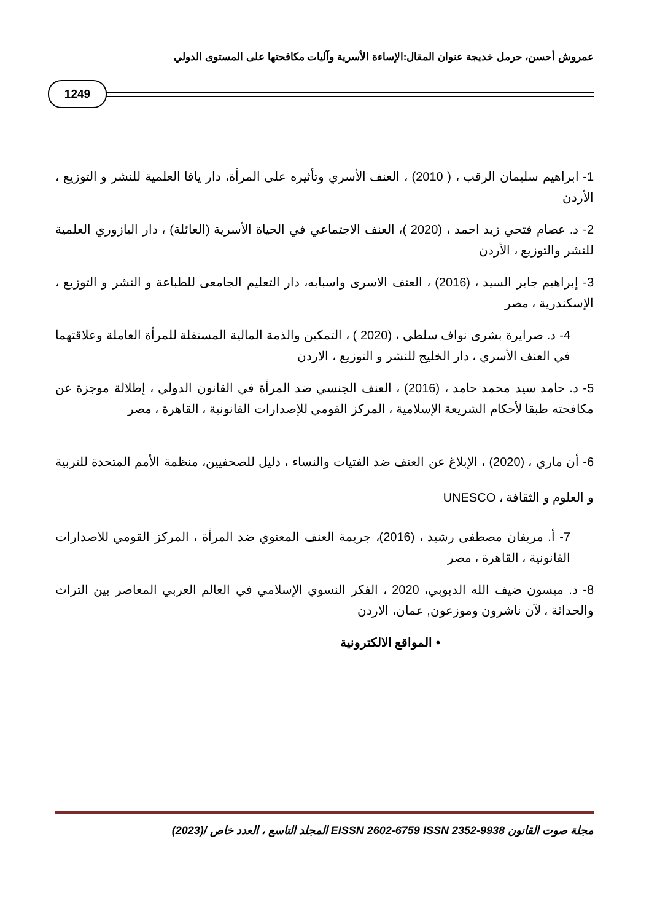عمروش أحسن، حرمل خديجة عنوان المقال:الإساءة الأسرية وآليات مكافحتها على المستوى الدولي
1249
1- ابراهيم سليمان الرقب ، ( 2010) ، العنف الأسري وتأثيره على المرأة، دار يافا العلمية للنشر و التوزيع ، الأردن
2- د. عصام فتحي زيد احمد ، (2020 )، العنف الاجتماعي في الحياة الأسرية (العائلة) ، دار اليازوري العلمية للنشر والتوزيع ، الأردن
3- إبراهيم جابر السيد ، (2016) ، العنف الاسرى واسبابه، دار التعليم الجامعى للطباعة و النشر و التوزيع ، الإسكندرية ، مصر
4- د. صرايرة بشرى نواف سلطي ، (2020 ) ، التمكين والذمة المالية المستقلة للمرأة العاملة وعلاقتهما في العنف الأسري ، دار الخليج للنشر و التوزيع ، الاردن
5- د. حامد سيد محمد حامد ، (2016) ، العنف الجنسي ضد المرأة في القانون الدولي ، إطلالة موجزة عن مكافحته طبقا لأحكام الشريعة الإسلامية ، المركز القومي للإصدارات القانونية ، القاهرة ، مصر
6- أن ماري ، (2020) ، الإبلاغ عن العنف ضد الفتيات والنساء ، دليل للصحفيين، منظمة الأمم المتحدة للتربية و العلوم و الثقافة ، UNESCO
7- أ. مريفان مصطفى رشيد ، (2016)، جريمة العنف المعنوي ضد المرأة ، المركز القومي للاصدارات القانونية ، القاهرة ، مصر
8- د. ميسون ضيف الله الدبوبي، 2020 ، الفكر النسوي الإسلامي في العالم العربي المعاصر بين التراث والحداثة ، لآن ناشرون وموزعون, عمان، الاردن
• المواقع الالكترونية
مجلة صوت القانون EISSN 2602-6759 ISSN 2352-9938 المجلد التاسع ، العدد خاص /(2023)